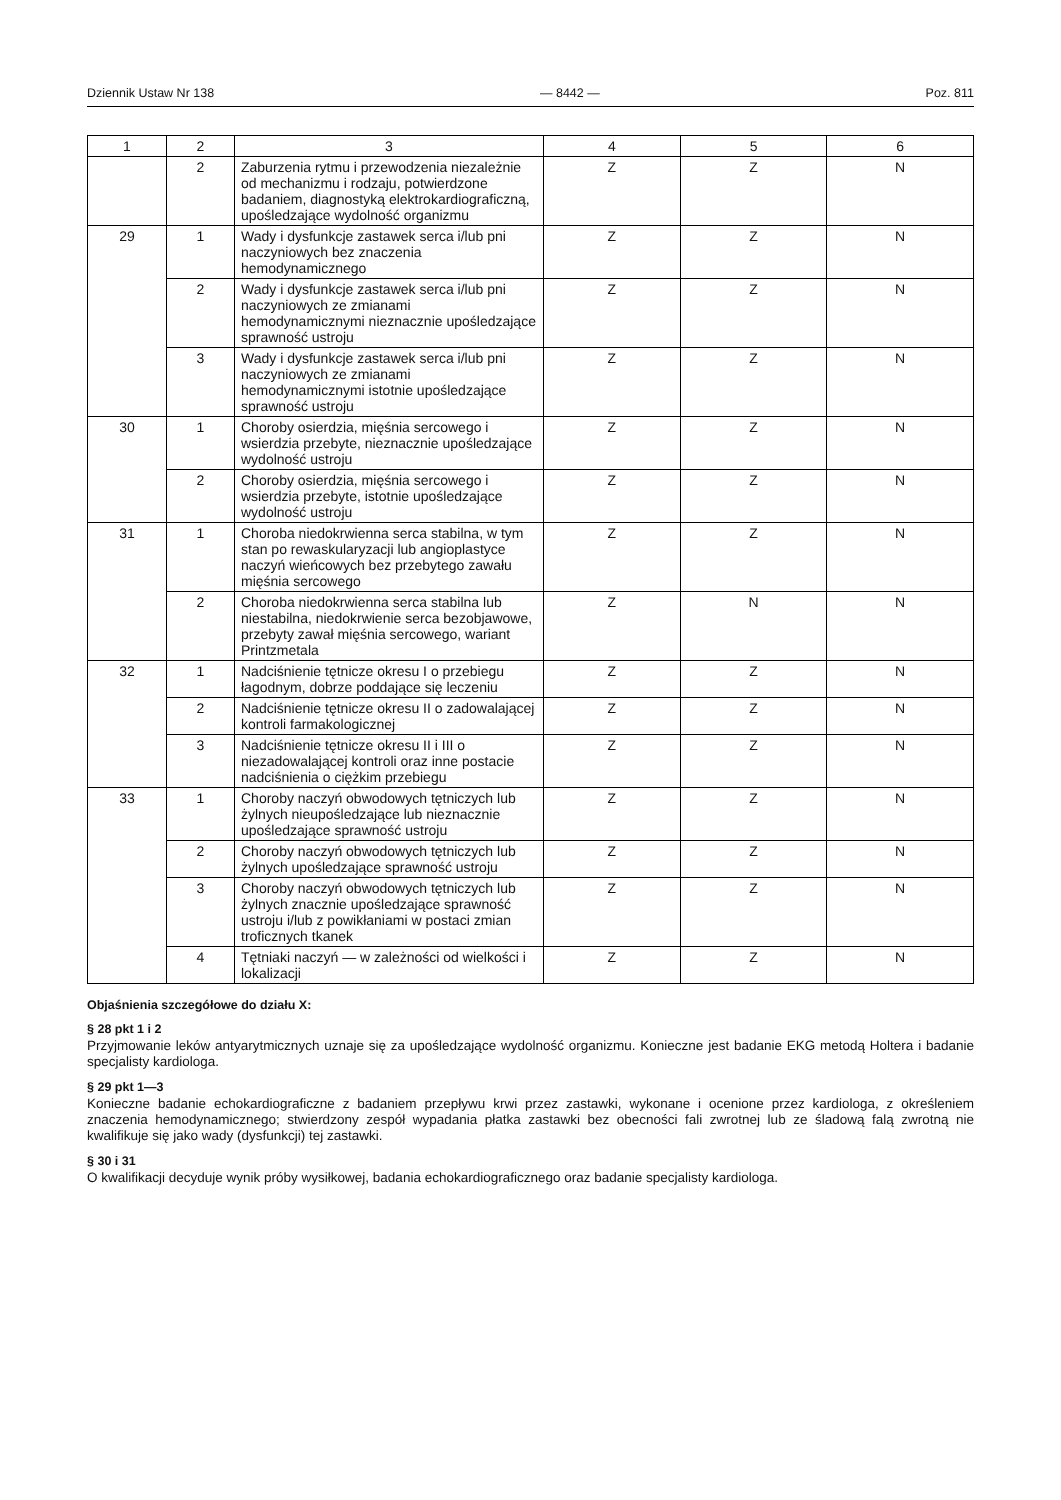Dziennik Ustaw Nr 138 — 8442 — Poz. 811
| 1 | 2 | 3 | 4 | 5 | 6 |
| --- | --- | --- | --- | --- | --- |
| | 2 | Zaburzenia rytmu i przewodzenia niezależnie od mechanizmu i rodzaju, potwierdzone badaniem, diagnostyką elektrokardiograficzną, upośledzające wydolność organizmu | Z | Z | N |
| 29 | 1 | Wady i dysfunkcje zastawek serca i/lub pni naczyniowych bez znaczenia hemodynamicznego | Z | Z | N |
| | 2 | Wady i dysfunkcje zastawek serca i/lub pni naczyniowych ze zmianami hemodynamicznymi nieznacznie upośledzające sprawność ustroju | Z | Z | N |
| | 3 | Wady i dysfunkcje zastawek serca i/lub pni naczyniowych ze zmianami hemodynamicznymi istotnie upośledzające sprawność ustroju | Z | Z | N |
| 30 | 1 | Choroby osierdzia, mięśnia sercowego i wsierdzia przebyte, nieznacznie upośledzające wydolność ustroju | Z | Z | N |
| | 2 | Choroby osierdzia, mięśnia sercowego i wsierdzia przebyte, istotnie upośledzające wydolność ustroju | Z | Z | N |
| 31 | 1 | Choroba niedokrwienna serca stabilna, w tym stan po rewaskularyzacji lub angioplastyce naczyń wieńcowych bez przebytego zawału mięśnia sercowego | Z | Z | N |
| | 2 | Choroba niedokrwienna serca stabilna lub niestabilna, niedokrwienie serca bezobjawowe, przebyty zawał mięśnia sercowego, wariant Printzmetala | Z | N | N |
| 32 | 1 | Nadciśnienie tętnicze okresu I o przebiegu łagodnym, dobrze poddające się leczeniu | Z | Z | N |
| | 2 | Nadciśnienie tętnicze okresu II o zadowalającej kontroli farmakologicznej | Z | Z | N |
| | 3 | Nadciśnienie tętnicze okresu II i III o niezadowalającej kontroli oraz inne postacie nadciśnienia o ciężkim przebiegu | Z | Z | N |
| 33 | 1 | Choroby naczyń obwodowych tętniczych lub żylnych nieupośledzające lub nieznacznie upośledzające sprawność ustroju | Z | Z | N |
| | 2 | Choroby naczyń obwodowych tętniczych lub żylnych upośledzające sprawność ustroju | Z | Z | N |
| | 3 | Choroby naczyń obwodowych tętniczych lub żylnych znacznie upośledzające sprawność ustroju i/lub z powikłaniami w postaci zmian troficznych tkanek | Z | Z | N |
| | 4 | Tętniaki naczyń — w zależności od wielkości i lokalizacji | Z | Z | N |
Objaśnienia szczegółowe do działu X:
§ 28 pkt 1 i 2
Przyjmowanie leków antyarytmicznych uznaje się za upośledzające wydolność organizmu. Konieczne jest badanie EKG metodą Holtera i badanie specjalisty kardiologa.
§ 29 pkt 1—3
Konieczne badanie echokardiograficzne z badaniem przepływu krwi przez zastawki, wykonane i ocenione przez kardiologa, z określeniem znaczenia hemodynamicznego; stwierdzony zespół wypadania płatka zastawki bez obecności fali zwrotnej lub ze śladową falą zwrotną nie kwalifikuje się jako wady (dysfunkcji) tej zastawki.
§ 30 i 31
O kwalifikacji decyduje wynik próby wysiłkowej, badania echokardiograficznego oraz badanie specjalisty kardiologa.